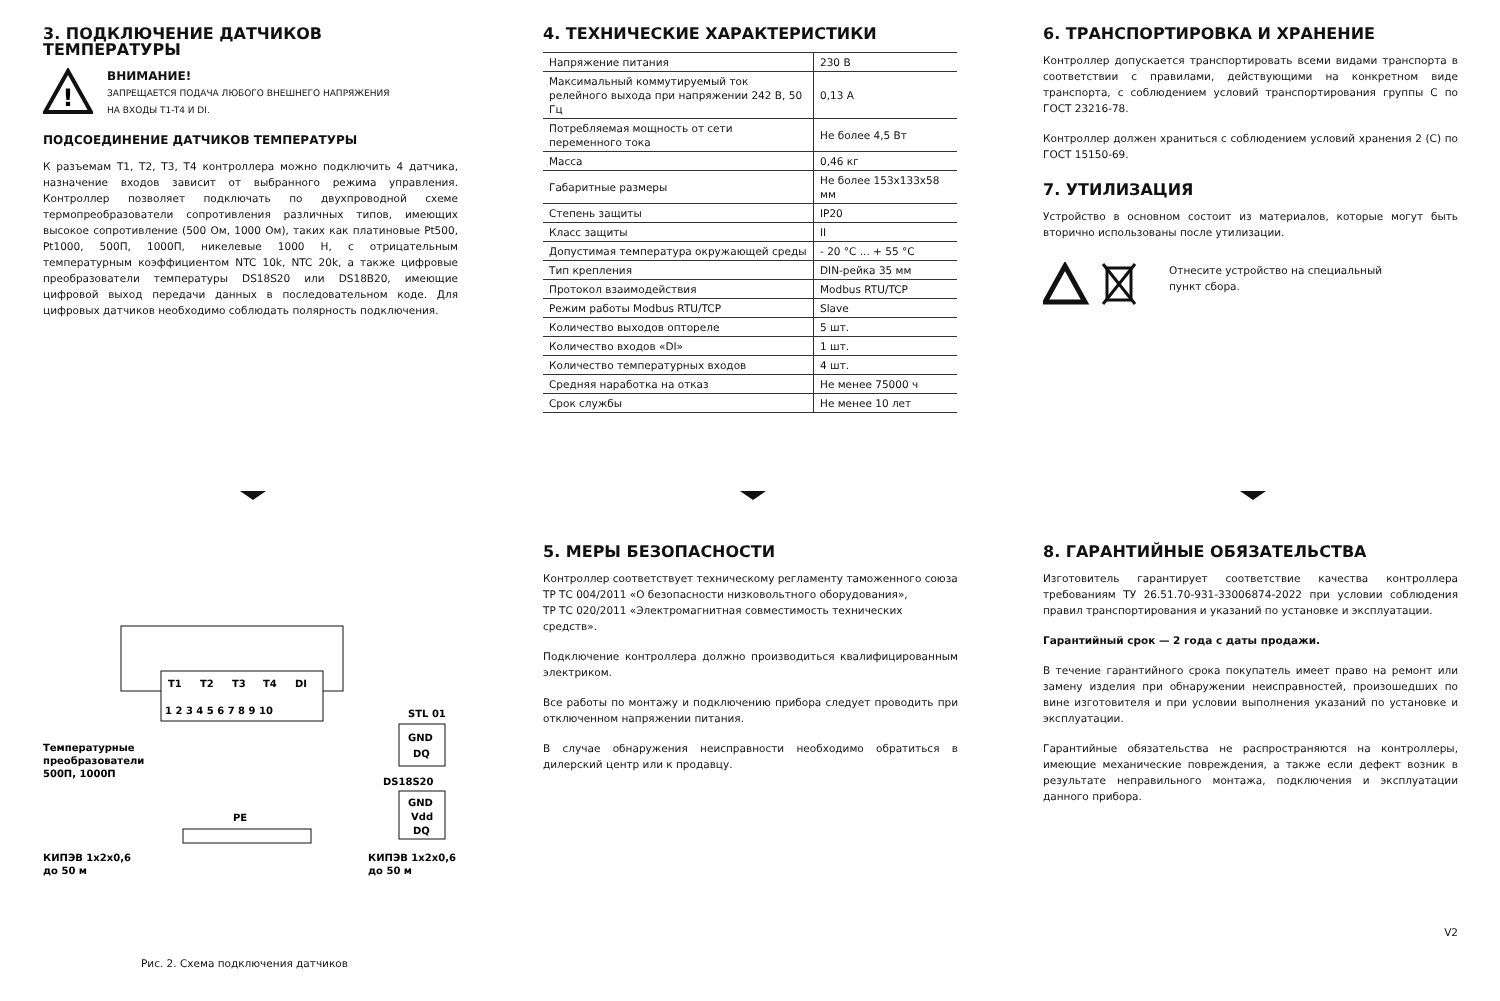3. ПОДКЛЮЧЕНИЕ ДАТЧИКОВ ТЕМПЕРАТУРЫ
!
ВНИМАНИЕ!
ЗАПРЕЩАЕТСЯ ПОДАЧА ЛЮБОГО ВНЕШНЕГО НАПРЯЖЕНИЯ
НА ВХОДЫ T1-T4 И DI.
ПОДСОЕДИНЕНИЕ ДАТЧИКОВ ТЕМПЕРАТУРЫ
К разъемам T1, T2, T3, T4 контроллера можно подключить 4 датчика, назначение входов зависит от выбранного режима управления. Контроллер позволяет подключать по двухпроводной схеме термопреобразователи сопротивления различных типов, имеющих высокое сопротивление (500 Ом, 1000 Ом), таких как платиновые Pt500, Pt1000, 500П, 1000П, никелевые 1000 Н, с отрицательным температурным коэффициентом NTC 10k, NTC 20k, а также цифровые преобразователи температуры DS18S20 или DS18B20, имеющие цифровой выход передачи данных в последовательном коде. Для цифровых датчиков необходимо соблюдать полярность подключения.
4. ТЕХНИЧЕСКИЕ ХАРАКТЕРИСТИКИ
| Напряжение питания | 230 В |
| Максимальный коммутируемый ток релейного выхода при напряжении 242 В, 50 Гц | 0,13 А |
| Потребляемая мощность от сети переменного тока | Не более 4,5 Вт |
| Масса | 0,46 кг |
| Габаритные размеры | Не более 153x133x58 мм |
| Степень защиты | IP20 |
| Класс защиты | II |
| Допустимая температура окружающей среды | - 20 °C ... + 55 °C |
| Тип крепления | DIN-рейка 35 мм |
| Протокол взаимодействия | Modbus RTU/TCP |
| Режим работы Modbus RTU/TCP | Slave |
| Количество выходов оптореле | 5 шт. |
| Количество входов «DI» | 1 шт. |
| Количество температурных входов | 4 шт. |
| Средняя наработка на отказ | Не менее 75000 ч |
| Срок службы | Не менее 10 лет |
6. ТРАНСПОРТИРОВКА И ХРАНЕНИЕ
Контроллер допускается транспортировать всеми видами транспорта в соответствии с правилами, действующими на конкретном виде транспорта, с соблюдением условий транспортирования группы С по ГОСТ 23216-78.
Контроллер должен храниться с соблюдением условий хранения 2 (С) по ГОСТ 15150-69.
7. УТИЛИЗАЦИЯ
Устройство в основном состоит из материалов, которые могут быть вторично использованы после утилизации.
Отнесите устройство на специальный
пункт сбора.
T1
T2
T3
T4
DI
1 2 3 4 5 6 7 8 9 10
STL 01
GND
DQ
DS18S20
GND
Vdd
DQ
Температурные
преобразователи
500П, 1000П
PE
КИПЭВ 1x2x0,6
до 50 м
КИПЭВ 1x2x0,6
до 50 м
Рис. 2. Схема подключения датчиков
5. МЕРЫ БЕЗОПАСНОСТИ
Контроллер соответствует техническому регламенту таможенного союза
ТР ТС 004/2011 «О безопасности низковольтного оборудования»,
ТР ТС 020/2011 «Электромагнитная совместимость технических средств».
Подключение контроллера должно производиться квалифицированным электриком.
Все работы по монтажу и подключению прибора следует проводить при отключенном напряжении питания.
В случае обнаружения неисправности необходимо обратиться в дилерский центр или к продавцу.
8. ГАРАНТИЙНЫЕ ОБЯЗАТЕЛЬСТВА
Изготовитель гарантирует соответствие качества контроллера требованиям ТУ 26.51.70-931-33006874-2022 при условии соблюдения правил транспортирования и указаний по установке и эксплуатации.
Гарантийный срок — 2 года с даты продажи.
В течение гарантийного срока покупатель имеет право на ремонт или замену изделия при обнаружении неисправностей, произошедших по вине изготовителя и при условии выполнения указаний по установке и эксплуатации.
Гарантийные обязательства не распространяются на контроллеры, имеющие механические повреждения, а также если дефект возник в результате неправильного монтажа, подключения и эксплуатации данного прибора.
V2